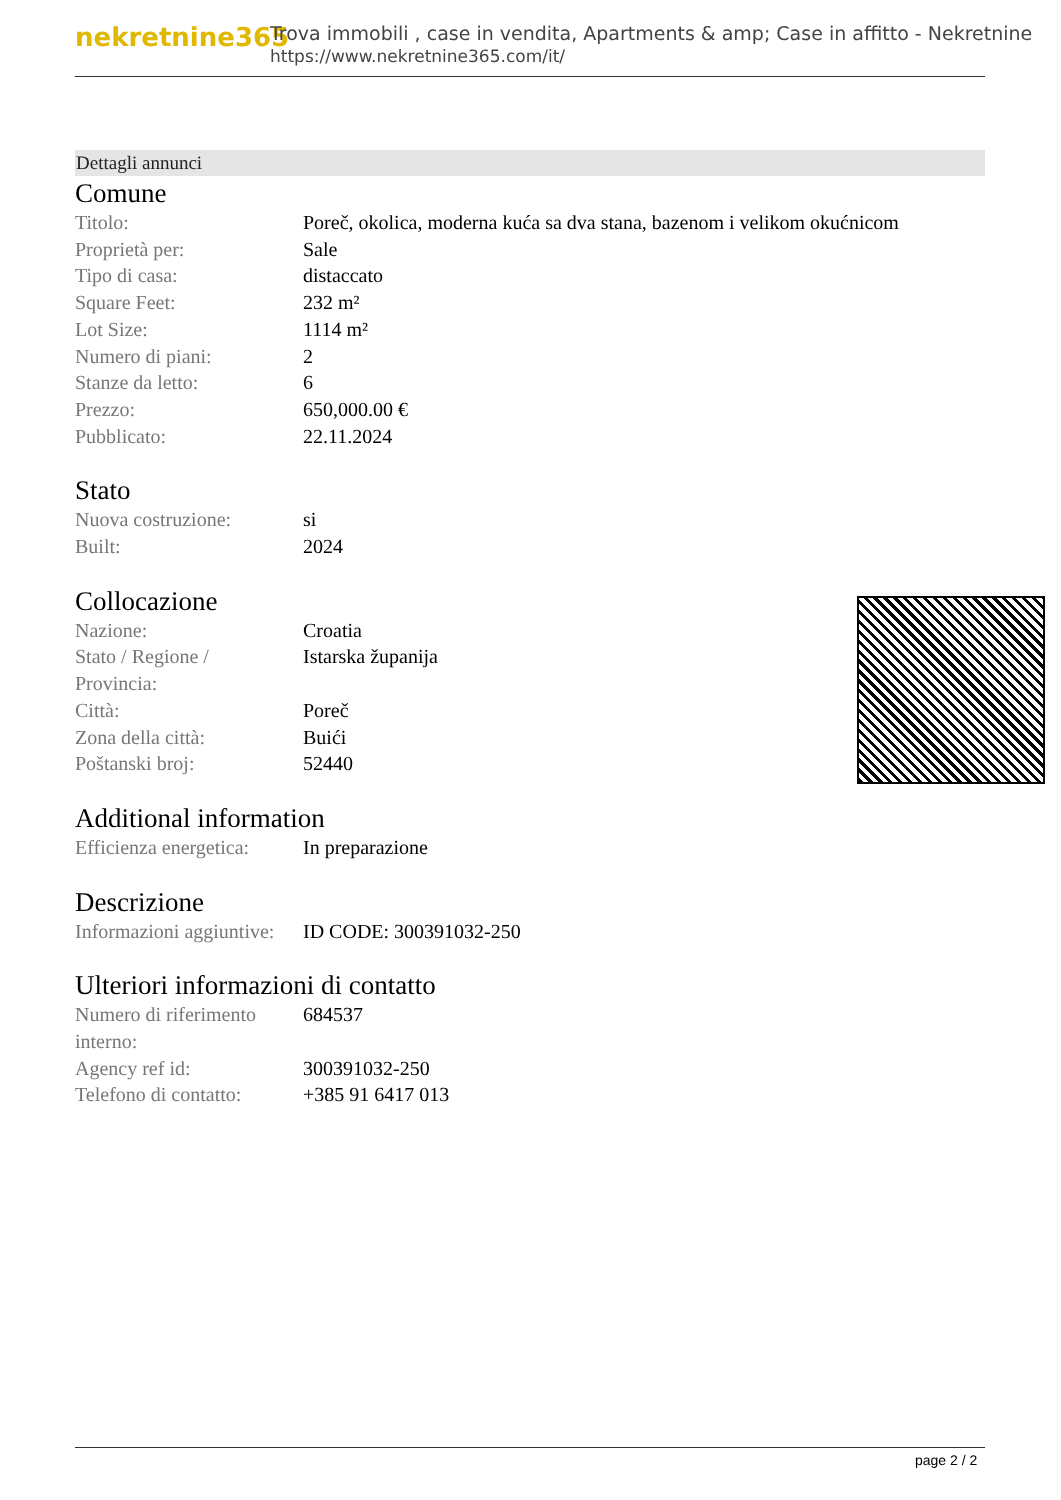nekretnine365
Trova immobili , case in vendita, Apartments & amp; Case in affitto - Nekretnine
https://www.nekretnine365.com/it/
Dettagli annunci
Comune
| Titolo: | Poreč, okolica, moderna kuća sa dva stana, bazenom i velikom okućnicom |
| Proprietà per: | Sale |
| Tipo di casa: | distaccato |
| Square Feet: | 232 m² |
| Lot Size: | 1114 m² |
| Numero di piani: | 2 |
| Stanze da letto: | 6 |
| Prezzo: | 650,000.00 € |
| Pubblicato: | 22.11.2024 |
Stato
| Nuova costruzione: | si |
| Built: | 2024 |
Collocazione
| Nazione: | Croatia |
| Stato / Regione / Provincia: | Istarska županija |
| Città: | Poreč |
| Zona della città: | Buići |
| Poštanski broj: | 52440 |
Additional information
| Efficienza energetica: | In preparazione |
Descrizione
| Informazioni aggiuntive: | ID CODE: 300391032-250 |
Ulteriori informazioni di contatto
| Numero di riferimento interno: | 684537 |
| Agency ref id: | 300391032-250 |
| Telefono di contatto: | +385 91 6417 013 |
page 2 / 2